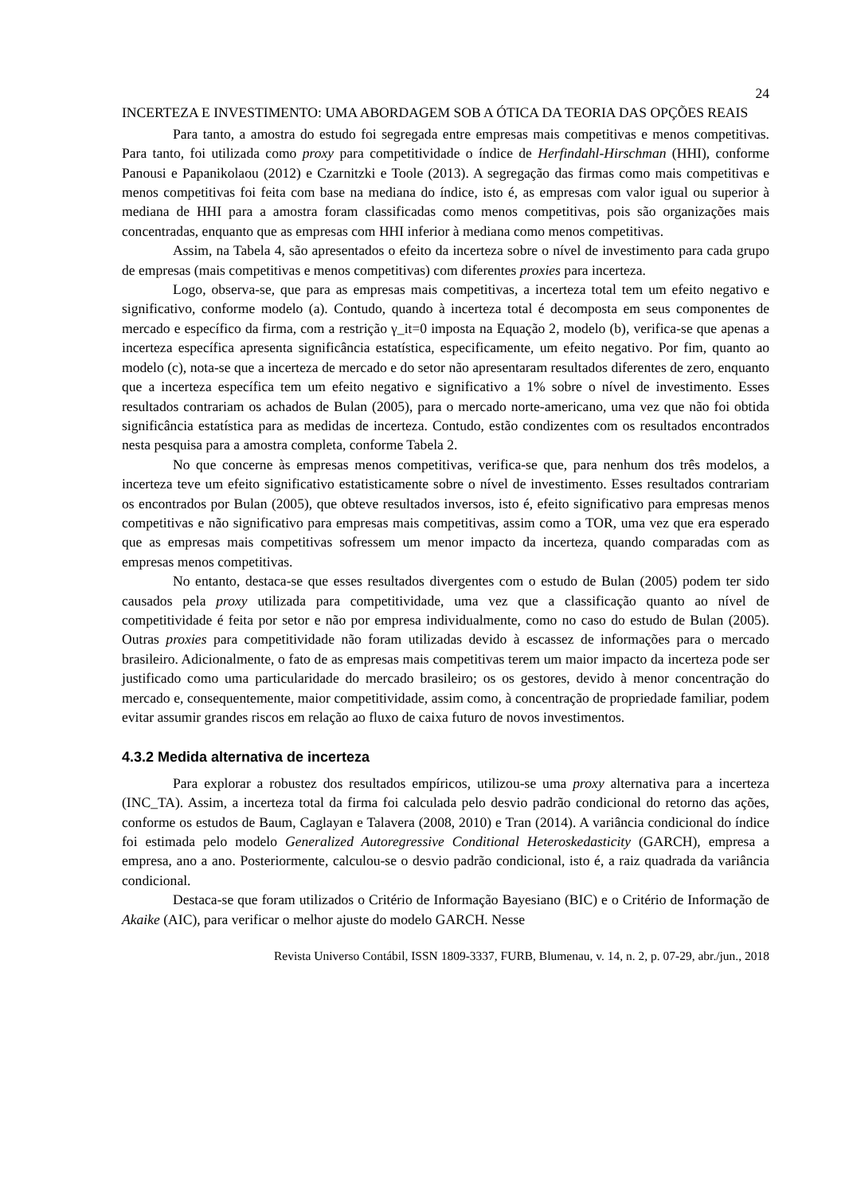24
INCERTEZA E INVESTIMENTO: UMA ABORDAGEM SOB A ÓTICA DA TEORIA DAS OPÇÕES REAIS
Para tanto, a amostra do estudo foi segregada entre empresas mais competitivas e menos competitivas. Para tanto, foi utilizada como proxy para competitividade o índice de Herfindahl-Hirschman (HHI), conforme Panousi e Papanikolaou (2012) e Czarnitzki e Toole (2013). A segregação das firmas como mais competitivas e menos competitivas foi feita com base na mediana do índice, isto é, as empresas com valor igual ou superior à mediana de HHI para a amostra foram classificadas como menos competitivas, pois são organizações mais concentradas, enquanto que as empresas com HHI inferior à mediana como menos competitivas.
Assim, na Tabela 4, são apresentados o efeito da incerteza sobre o nível de investimento para cada grupo de empresas (mais competitivas e menos competitivas) com diferentes proxies para incerteza.
Logo, observa-se, que para as empresas mais competitivas, a incerteza total tem um efeito negativo e significativo, conforme modelo (a). Contudo, quando à incerteza total é decomposta em seus componentes de mercado e específico da firma, com a restrição γ_it=0 imposta na Equação 2, modelo (b), verifica-se que apenas a incerteza específica apresenta significância estatística, especificamente, um efeito negativo. Por fim, quanto ao modelo (c), nota-se que a incerteza de mercado e do setor não apresentaram resultados diferentes de zero, enquanto que a incerteza específica tem um efeito negativo e significativo a 1% sobre o nível de investimento. Esses resultados contrariam os achados de Bulan (2005), para o mercado norte-americano, uma vez que não foi obtida significância estatística para as medidas de incerteza. Contudo, estão condizentes com os resultados encontrados nesta pesquisa para a amostra completa, conforme Tabela 2.
No que concerne às empresas menos competitivas, verifica-se que, para nenhum dos três modelos, a incerteza teve um efeito significativo estatisticamente sobre o nível de investimento. Esses resultados contrariam os encontrados por Bulan (2005), que obteve resultados inversos, isto é, efeito significativo para empresas menos competitivas e não significativo para empresas mais competitivas, assim como a TOR, uma vez que era esperado que as empresas mais competitivas sofressem um menor impacto da incerteza, quando comparadas com as empresas menos competitivas.
No entanto, destaca-se que esses resultados divergentes com o estudo de Bulan (2005) podem ter sido causados pela proxy utilizada para competitividade, uma vez que a classificação quanto ao nível de competitividade é feita por setor e não por empresa individualmente, como no caso do estudo de Bulan (2005). Outras proxies para competitividade não foram utilizadas devido à escassez de informações para o mercado brasileiro. Adicionalmente, o fato de as empresas mais competitivas terem um maior impacto da incerteza pode ser justificado como uma particularidade do mercado brasileiro; os os gestores, devido à menor concentração do mercado e, consequentemente, maior competitividade, assim como, à concentração de propriedade familiar, podem evitar assumir grandes riscos em relação ao fluxo de caixa futuro de novos investimentos.
4.3.2 Medida alternativa de incerteza
Para explorar a robustez dos resultados empíricos, utilizou-se uma proxy alternativa para a incerteza (INC_TA). Assim, a incerteza total da firma foi calculada pelo desvio padrão condicional do retorno das ações, conforme os estudos de Baum, Caglayan e Talavera (2008, 2010) e Tran (2014). A variância condicional do índice foi estimada pelo modelo Generalized Autoregressive Conditional Heteroskedasticity (GARCH), empresa a empresa, ano a ano. Posteriormente, calculou-se o desvio padrão condicional, isto é, a raiz quadrada da variância condicional.
Destaca-se que foram utilizados o Critério de Informação Bayesiano (BIC) e o Critério de Informação de Akaike (AIC), para verificar o melhor ajuste do modelo GARCH. Nesse
Revista Universo Contábil, ISSN 1809-3337, FURB, Blumenau, v. 14, n. 2, p. 07-29, abr./jun., 2018